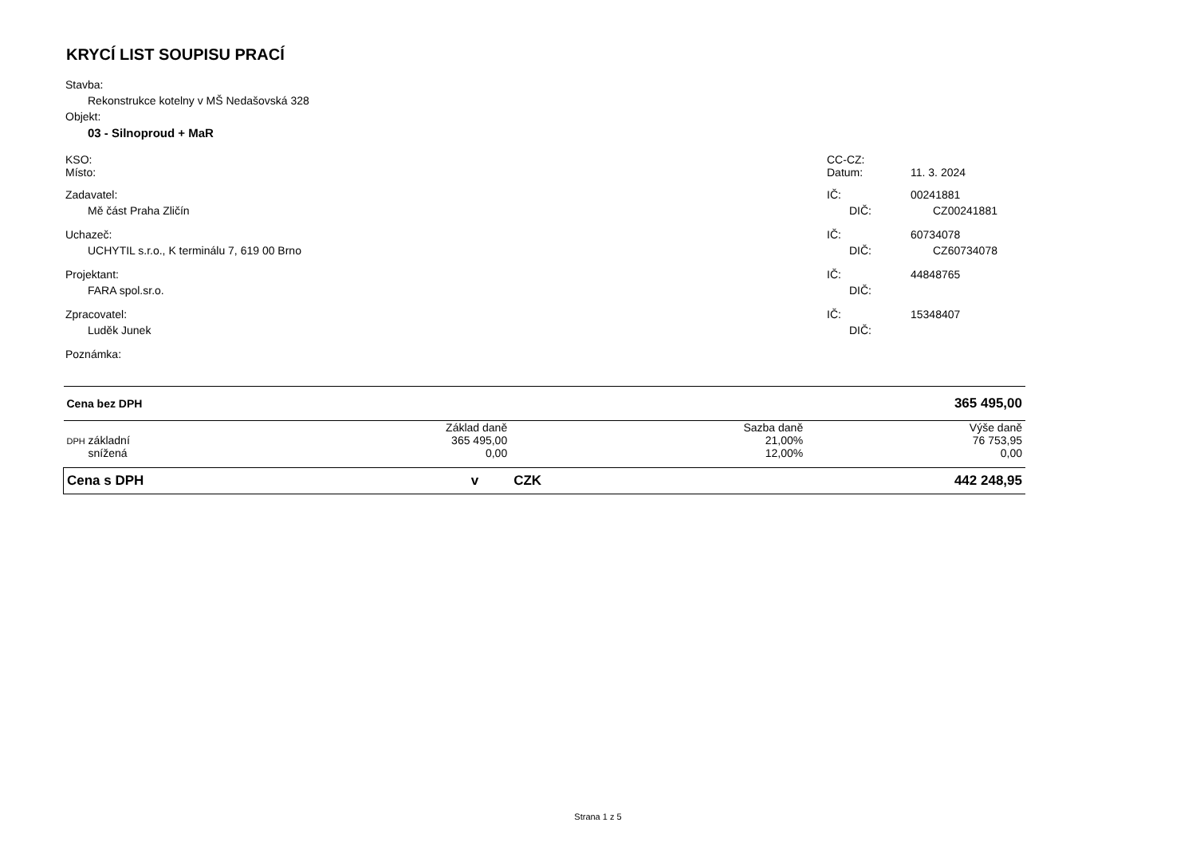KRYCÍ LIST SOUPISU PRACÍ
Stavba:
Rekonstrukce kotelny v MŠ Nedašovská 328
Objekt:
03 - Silnoproud + MaR
KSO: CC-CZ:
Místo: Datum: 11. 3. 2024
Zadavatel: IČ: 00241881
Mě část Praha Zličín DIČ: CZ00241881
Uchazeč: IČ: 60734078
UCHYTIL s.r.o., K terminálu 7, 619 00 Brno DIČ: CZ60734078
Projektant: IČ: 44848765
FARA spol.sr.o. DIČ:
Zpracovatel: IČ: 15348407
Luděk Junek DIČ:
Poznámka:
| Cena bez DPH | | | 365 495,00 | |
| | Základ daně | | Sazba daně | Výše daně |
| DPH základní | 365 495,00 | | 21,00% | 76 753,95 |
| snížená | 0,00 | | 12,00% | 0,00 |
| Cena s DPH | v | CZK | | 442 248,95 |
Strana 1 z 5